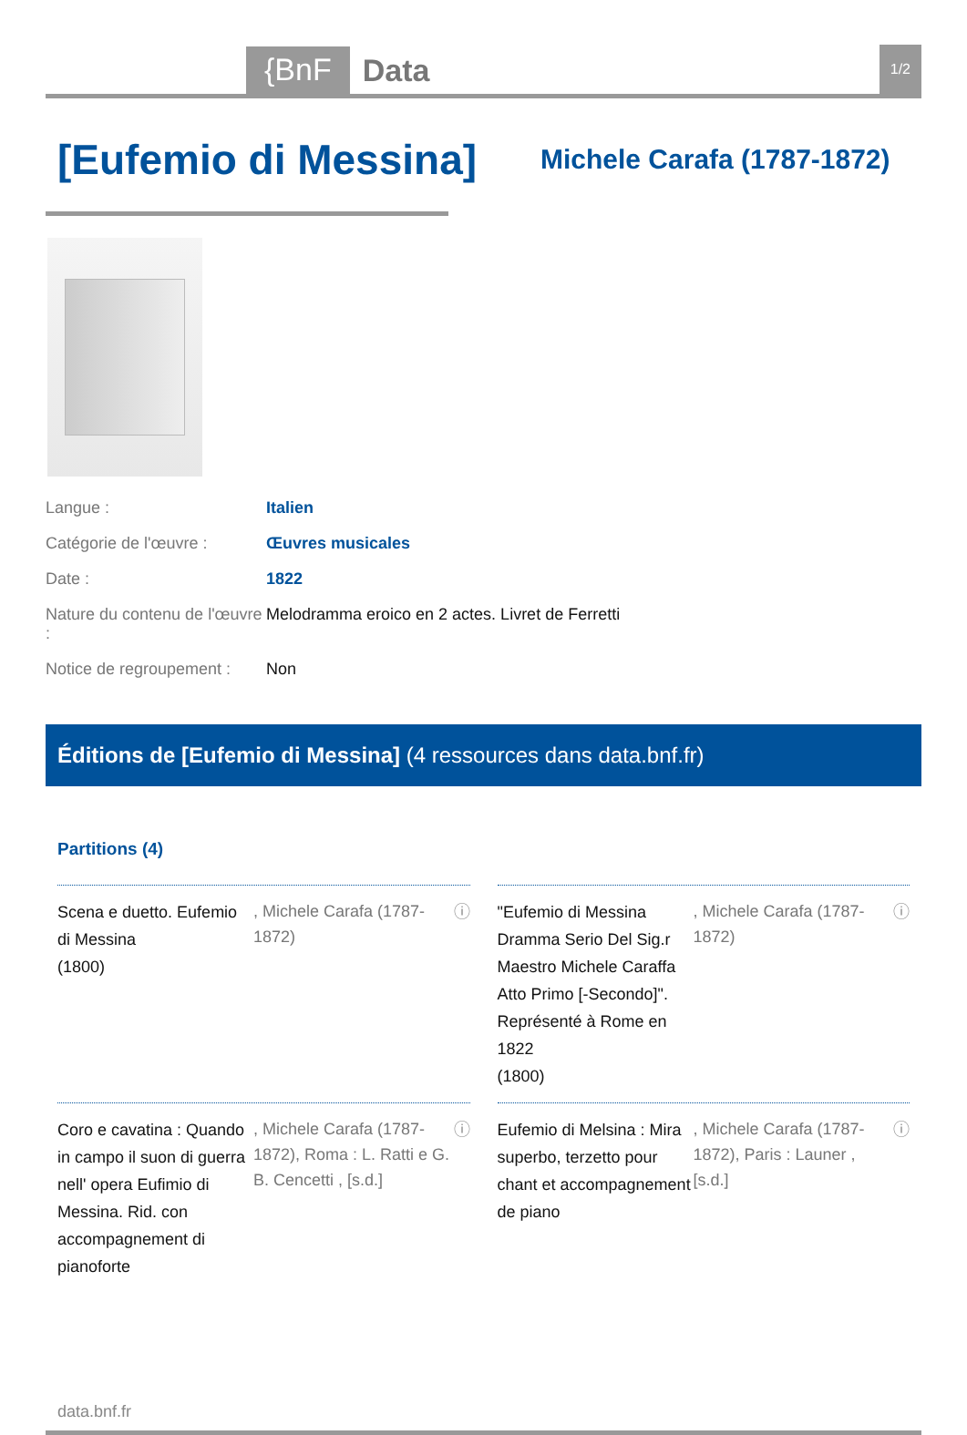{BnF
Data
1/2
[Eufemio di Messina]
Michele Carafa (1787-1872)
Langue : Italien
Catégorie de l'œuvre : Œuvres musicales
Date : 1822
Nature du contenu de l'œuvre : Melodramma eroico en 2 actes. Livret de Ferretti
Notice de regroupement : Non
Éditions de [Eufemio di Messina] (4 ressources dans data.bnf.fr)
Partitions (4)
Scena e duetto. Eufemio di Messina
(1800)
, Michele Carafa (1787-1872)
ⓘ
"Eufemio di Messina Dramma Serio Del Sig.r Maestro Michele Caraffa Atto Primo [-Secondo]". Représenté à Rome en 1822
(1800)
, Michele Carafa (1787-1872)
ⓘ
Coro e cavatina : Quando in campo il suon di guerra nell' opera Eufimio di Messina. Rid. con accompagnement di pianoforte
, Michele Carafa (1787-1872), Roma : L. Ratti e G. B. Cencetti , [s.d.]
ⓘ
Eufemio di Melsina : Mira superbo, terzetto pour chant et accompagnement de piano
, Michele Carafa (1787-1872), Paris : Launer , [s.d.]
ⓘ
data.bnf.fr